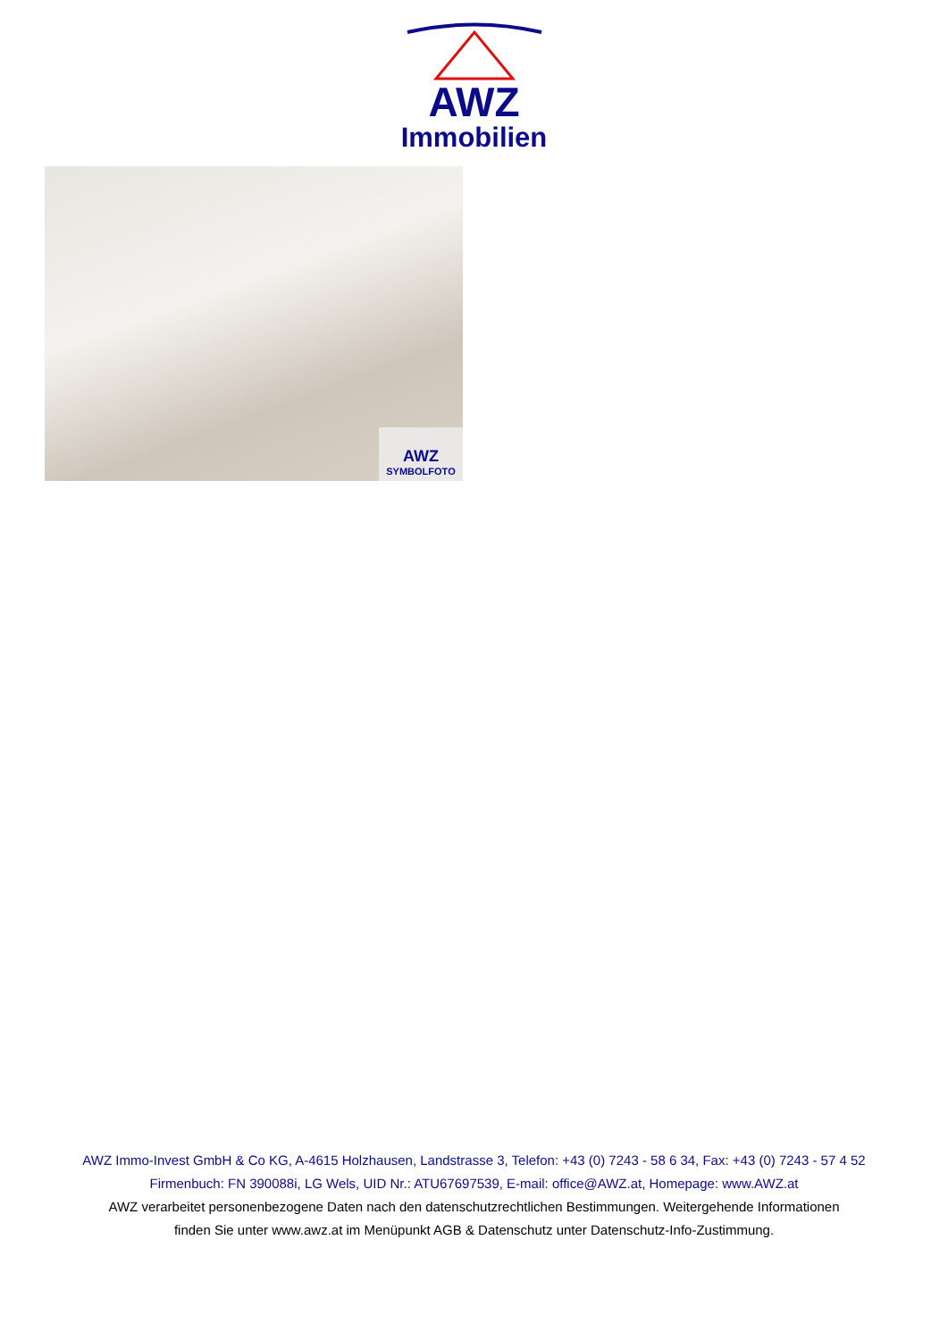AWZ
Immobilien
AWZ
SYMBOLFOTO
AWZ Immo-Invest GmbH & Co KG, A-4615 Holzhausen, Landstrasse 3, Telefon: +43 (0) 7243 - 58 6 34, Fax: +43 (0) 7243 - 57 4 52
Firmenbuch: FN 390088i, LG Wels, UID Nr.: ATU67697539, E-mail: office@AWZ.at, Homepage: www.AWZ.at
AWZ verarbeitet personenbezogene Daten nach den datenschutzrechtlichen Bestimmungen. Weitergehende Informationen
finden Sie unter www.awz.at im Menüpunkt AGB & Datenschutz unter Datenschutz-Info-Zustimmung.